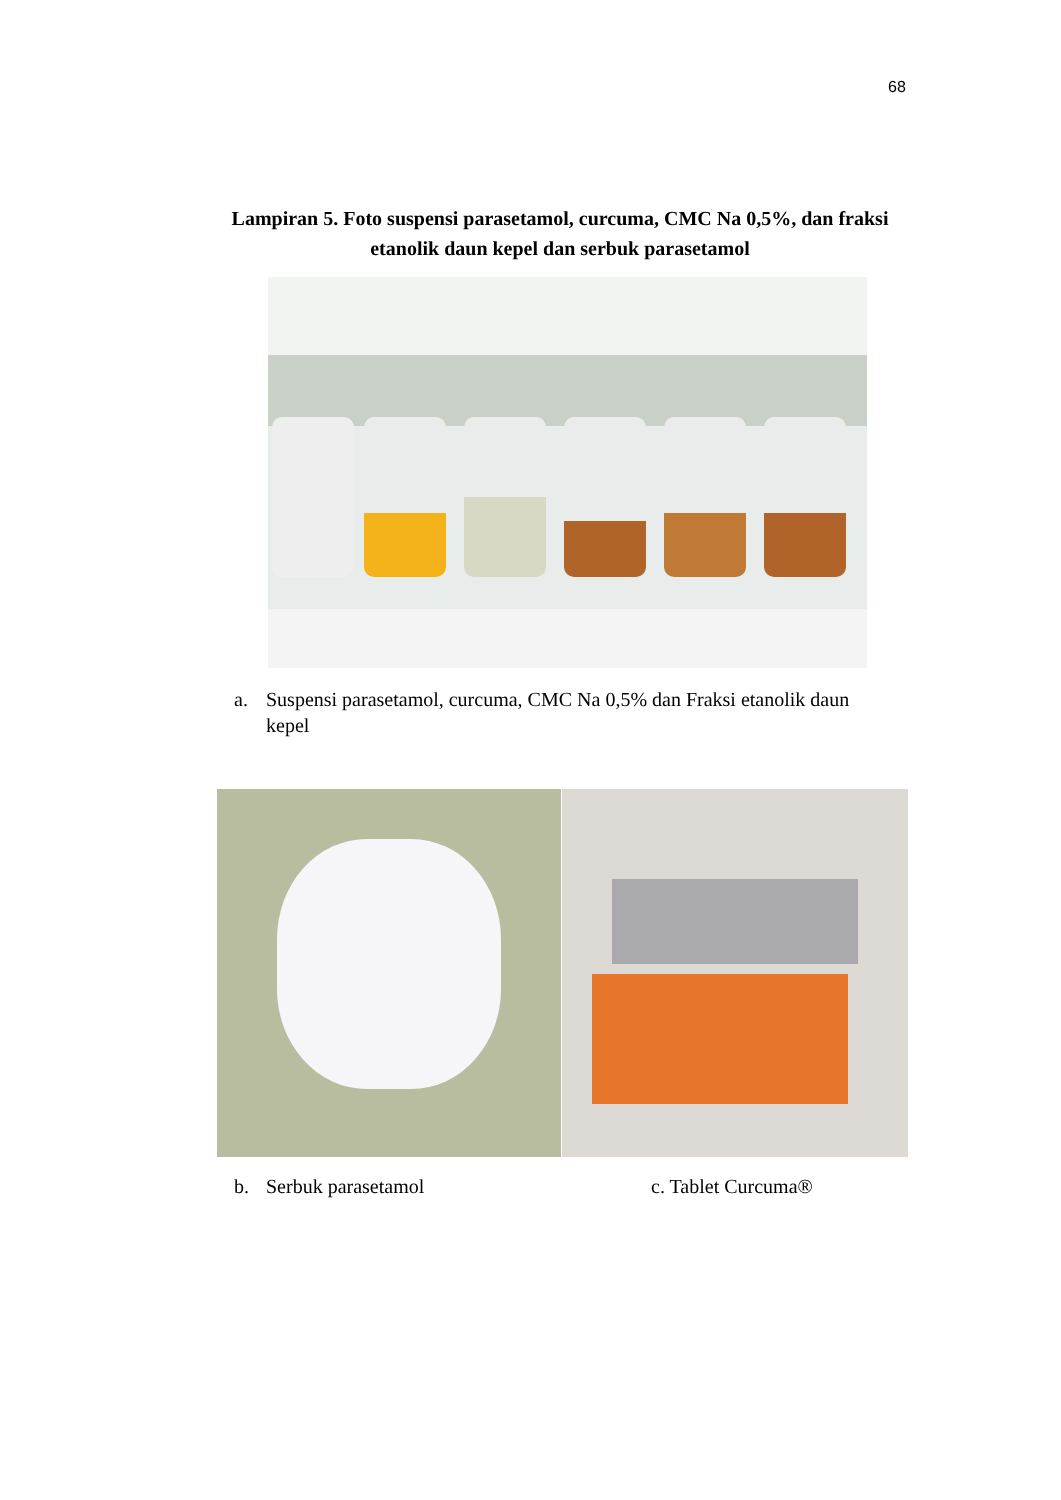68
Lampiran 5. Foto suspensi parasetamol, curcuma, CMC Na 0,5%, dan fraksi
etanolik daun kepel dan serbuk parasetamol
a. Suspensi parasetamol, curcuma, CMC Na 0,5% dan Fraksi etanolik daun kepel
b. Serbuk parasetamol c. Tablet Curcuma®